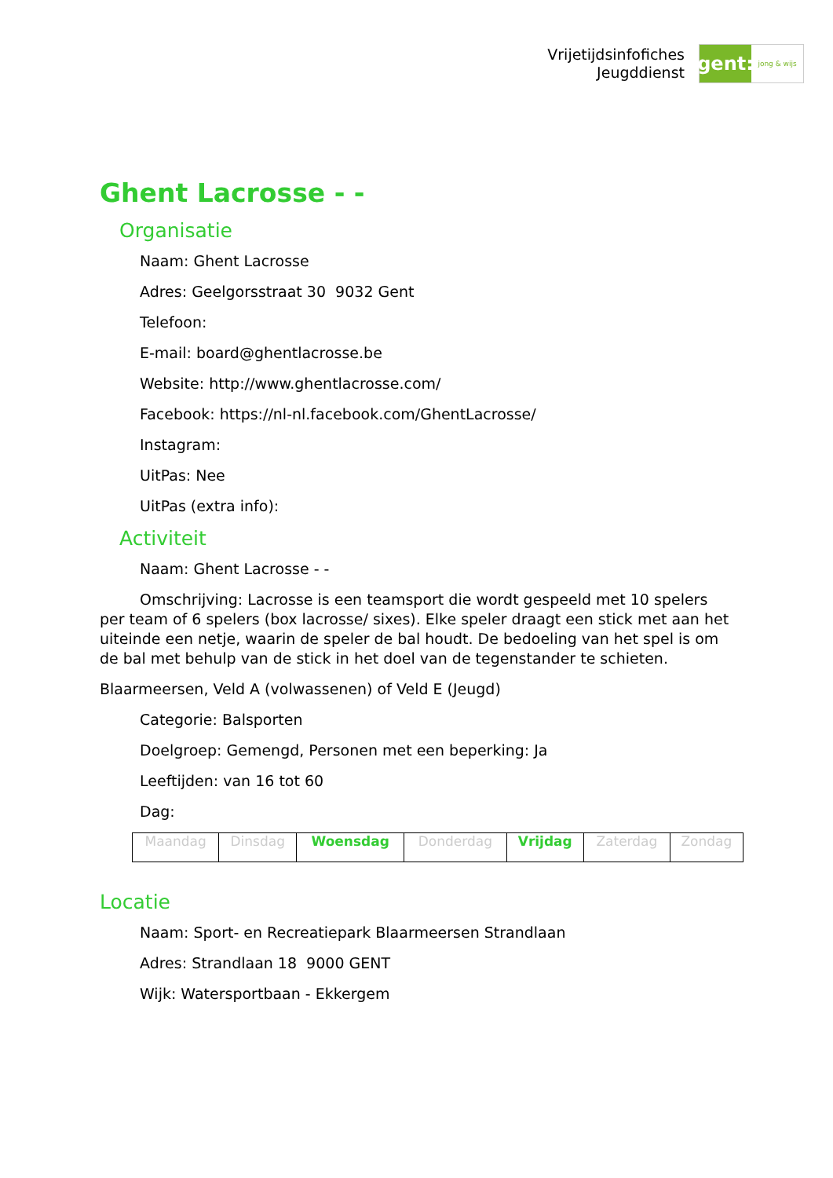Vrijetijdsinfofiches
Jeugddienst
gent:
jong & wijs
Ghent Lacrosse - -
Organisatie
Naam: Ghent Lacrosse
Adres: Geelgorsstraat 30 9032 Gent
Telefoon:
E-mail: board@ghentlacrosse.be
Website: http://www.ghentlacrosse.com/
Facebook: https://nl-nl.facebook.com/GhentLacrosse/
Instagram:
UitPas: Nee
UitPas (extra info):
Activiteit
Naam: Ghent Lacrosse - -
Omschrijving: Lacrosse is een teamsport die wordt gespeeld met 10 spelers per team of 6 spelers (box lacrosse/ sixes). Elke speler draagt een stick met aan het uiteinde een netje, waarin de speler de bal houdt. De bedoeling van het spel is om de bal met behulp van de stick in het doel van de tegenstander te schieten.
Blaarmeersen, Veld A (volwassenen) of Veld E (Jeugd)
Categorie: Balsporten
Doelgroep: Gemengd, Personen met een beperking: Ja
Leeftijden: van 16 tot 60
Dag:
| Maandag | Dinsdag | Woensdag | Donderdag | Vrijdag | Zaterdag | Zondag |
Locatie
Naam: Sport- en Recreatiepark Blaarmeersen Strandlaan
Adres: Strandlaan 18 9000 GENT
Wijk: Watersportbaan - Ekkergem